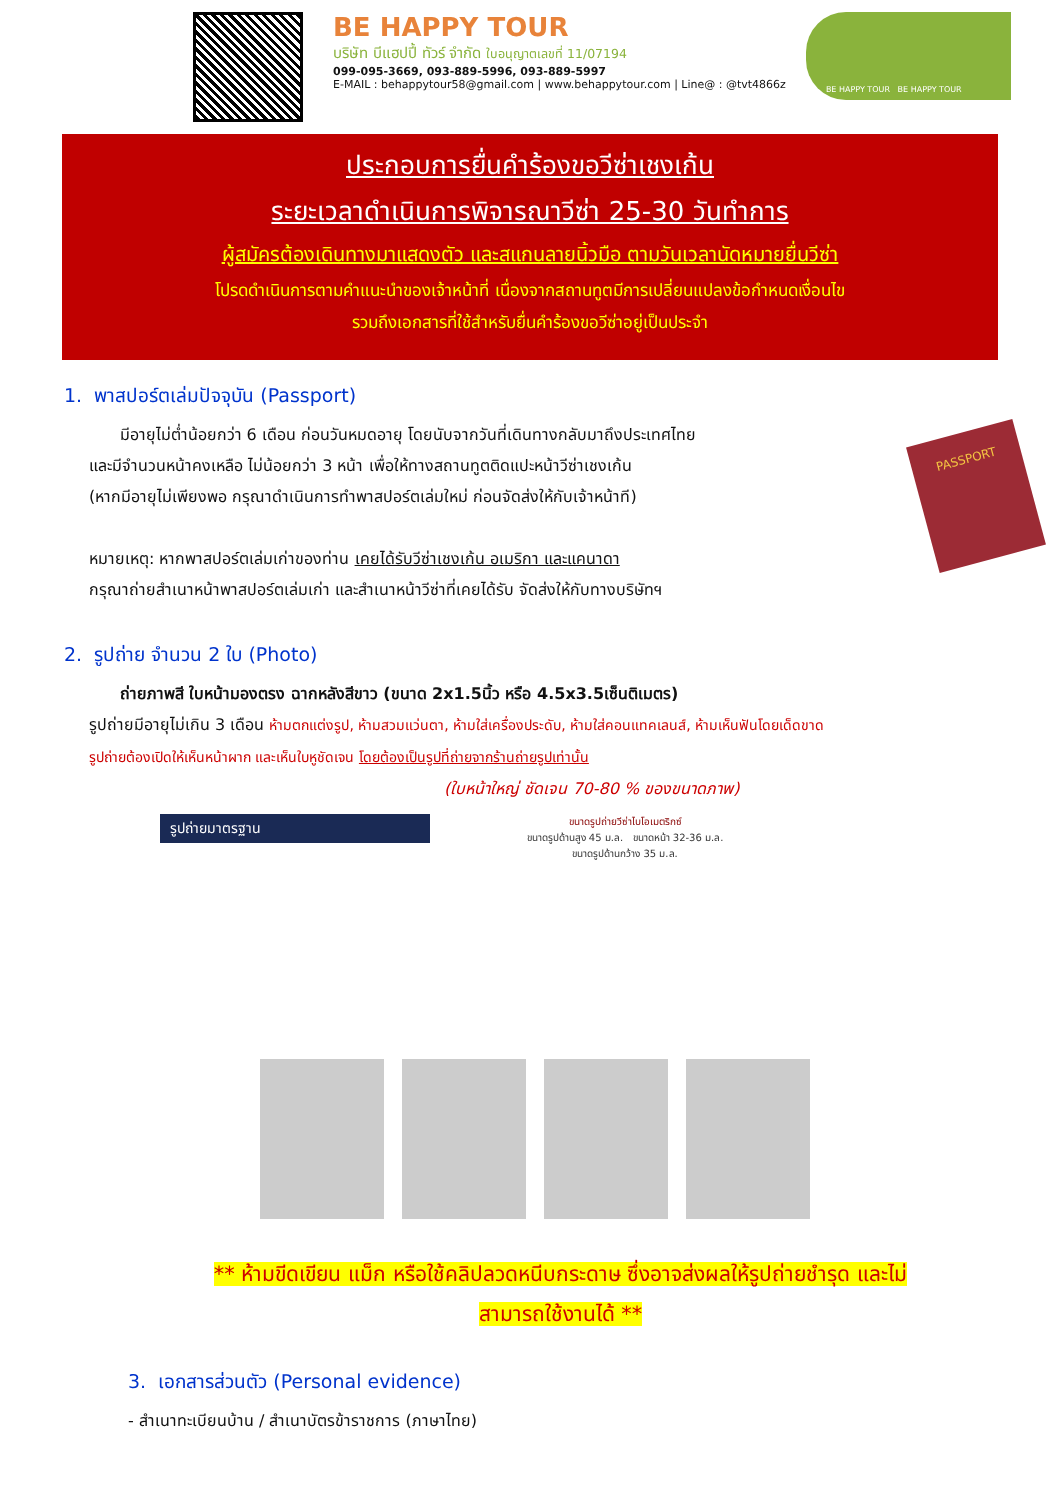BE HAPPY TOUR
บริษัท บีแฮปปี้ ทัวร์ จำกัด ใบอนุญาตเลขที่ 11/07194
099-095-3669, 093-889-5996, 093-889-5997
E-MAIL : behappytour58@gmail.com | www.behappytour.com | Line@ : @tvt4866z
BE HAPPY TOUR BE HAPPY TOUR
ประกอบการยื่นคำร้องขอวีซ่าเชงเก้น
ระยะเวลาดำเนินการพิจารณาวีซ่า 25-30 วันทำการ
ผู้สมัครต้องเดินทางมาแสดงตัว และสแกนลายนิ้วมือ ตามวันเวลานัดหมายยื่นวีซ่า
โปรดดำเนินการตามคำแนะนำของเจ้าหน้าที่ เนื่องจากสถานทูตมีการเปลี่ยนแปลงข้อกำหนดเงื่อนไข
รวมถึงเอกสารที่ใช้สำหรับยื่นคำร้องขอวีซ่าอยู่เป็นประจำ
1. พาสปอร์ตเล่มปัจจุบัน (Passport)
PASSPORT
มีอายุไม่ต่ำน้อยกว่า 6 เดือน ก่อนวันหมดอายุ โดยนับจากวันที่เดินทางกลับมาถึงประเทศไทย
และมีจำนวนหน้าคงเหลือ ไม่น้อยกว่า 3 หน้า เพื่อให้ทางสถานทูตติดแปะหน้าวีซ่าเชงเก้น
(หากมีอายุไม่เพียงพอ กรุณาดำเนินการทำพาสปอร์ตเล่มใหม่ ก่อนจัดส่งให้กับเจ้าหน้าที)
หมายเหตุ: หากพาสปอร์ตเล่มเก่าของท่าน เคยได้รับวีซ่าเชงเก้น อเมริกา และแคนาดา
กรุณาถ่ายสำเนาหน้าพาสปอร์ตเล่มเก่า และสำเนาหน้าวีซ่าที่เคยได้รับ จัดส่งให้กับทางบริษัทฯ
2. รูปถ่าย จำนวน 2 ใบ (Photo)
ถ่ายภาพสี ใบหน้ามองตรง ฉากหลังสีขาว (ขนาด 2x1.5นิ้ว หรือ 4.5x3.5เซ็นติเมตร)
รูปถ่ายมีอายุไม่เกิน 3 เดือน ห้ามตกแต่งรูป, ห้ามสวมแว่นตา, ห้ามใส่เครื่องประดับ, ห้ามใส่คอนแทคเลนส์, ห้ามเห็นฟันโดยเด็ดขาด
รูปถ่ายต้องเปิดให้เห็นหน้าผาก และเห็นใบหูชัดเจน โดยต้องเป็นรูปที่ถ่ายจากร้านถ่ายรูปเท่านั้น
(ใบหน้าใหญ่ ชัดเจน 70-80 % ของขนาดภาพ)
รูปถ่ายมาตรฐาน
ขนาดรูปถ่ายวีซ่าไบโอเมตริกซ์
ขนาดรูปด้านสูง 45 ม.ล. ขนาดหน้า 32-36 ม.ล.
ขนาดรูปด้านกว้าง 35 ม.ล.
** ห้ามขีดเขียน แม็ก หรือใช้คลิปลวดหนีบกระดาษ ซึ่งอาจส่งผลให้รูปถ่ายชำรุด และไม่
สามารถใช้งานได้ **
3. เอกสารส่วนตัว (Personal evidence)
- สำเนาทะเบียนบ้าน / สำเนาบัตรข้าราชการ (ภาษาไทย)